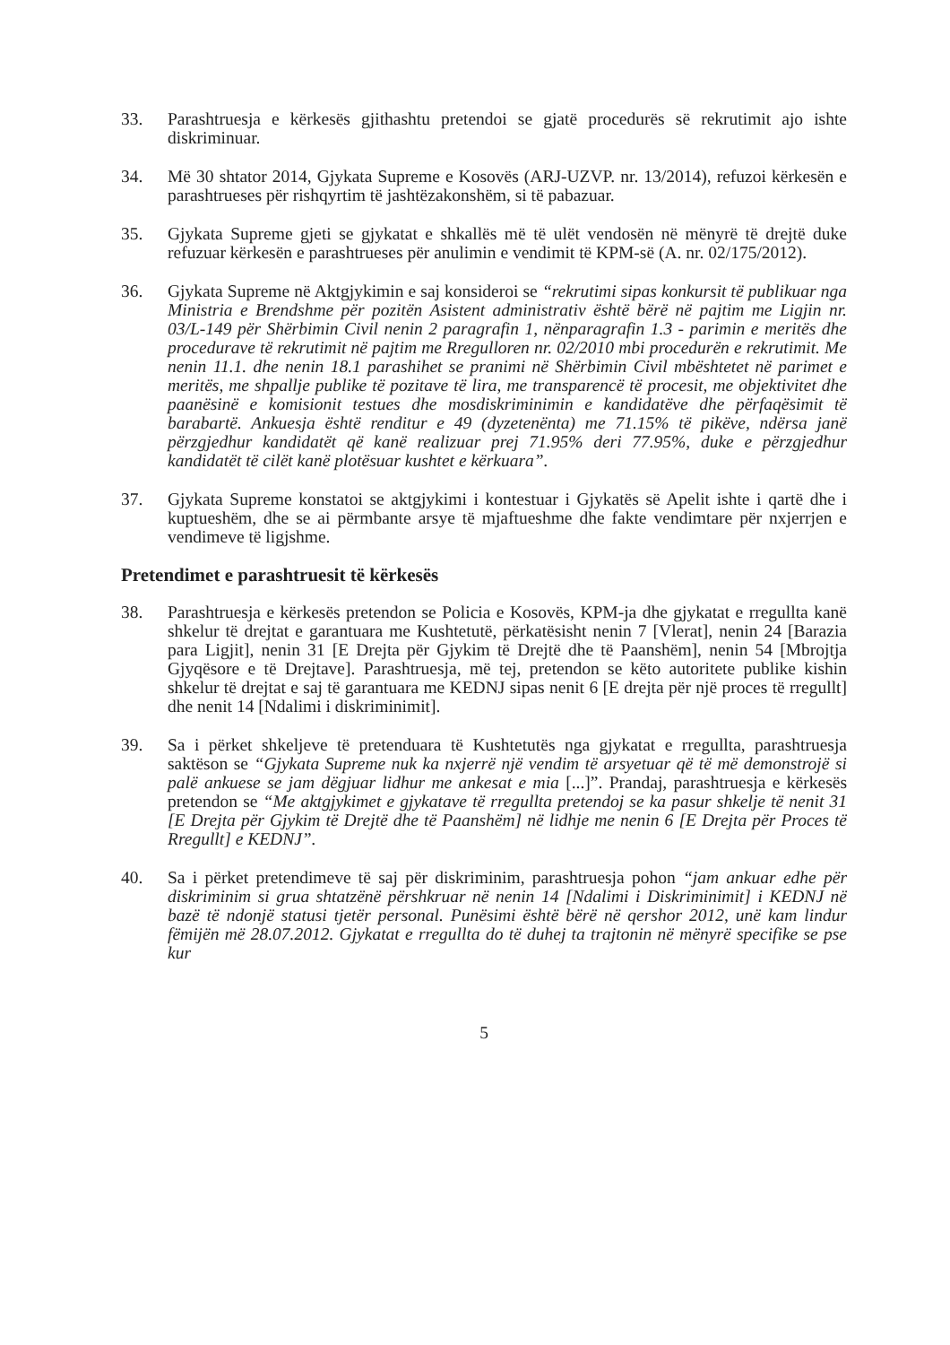33. Parashtruesja e kërkesës gjithashtu pretendoi se gjatë procedurës së rekrutimit ajo ishte diskriminuar.
34. Më 30 shtator 2014, Gjykata Supreme e Kosovës (ARJ-UZVP. nr. 13/2014), refuzoi kërkesën e parashtrueses për rishqyrtim të jashtëzakonshëm, si të pabazuar.
35. Gjykata Supreme gjeti se gjykatat e shkallës më të ulët vendosën në mënyrë të drejtë duke refuzuar kërkesën e parashtrueses për anulimin e vendimit të KPM-së (A. nr. 02/175/2012).
36. Gjykata Supreme në Aktgjykimin e saj konsideroi se “rekrutimi sipas konkursit të publikuar nga Ministria e Brendshme për pozitën Asistent administrativ është bërë në pajtim me Ligjin nr. 03/L-149 për Shërbimin Civil nenin 2 paragrafin 1, nënparagrafin 1.3 - parimin e meritës dhe procedurave të rekrutimit në pajtim me Rregulloren nr. 02/2010 mbi procedurën e rekrutimit. Me nenin 11.1. dhe nenin 18.1 parashihet se pranimi në Shërbimin Civil mbështetet në parimet e meritës, me shpallje publike të pozitave të lira, me transparencë të procesit, me objektivitet dhe paanësinë e komisionit testues dhe mosdiskriminimin e kandidatëve dhe përfaqësimit të barabartë. Ankuesja është renditur e 49 (dyzetenënta) me 71.15% të pikëve, ndërsa janë përzgjedhur kandidatët që kanë realizuar prej 71.95% deri 77.95%, duke e përzgjedhur kandidatët të cilët kanë plotësuar kushtet e kërkuara”.
37. Gjykata Supreme konstatoi se aktgjykimi i kontestuar i Gjykatës së Apelit ishte i qartë dhe i kuptueshëm, dhe se ai përmbante arsye të mjaftueshme dhe fakte vendimtare për nxjerrjen e vendimeve të ligjshme.
Pretendimet e parashtruesit të kërkesës
38. Parashtruesja e kërkesës pretendon se Policia e Kosovës, KPM-ja dhe gjykatat e rregullta kanë shkelur të drejtat e garantuara me Kushtetutë, përkatësisht nenin 7 [Vlerat], nenin 24 [Barazia para Ligjit], nenin 31 [E Drejta për Gjykim të Drejtë dhe të Paanshëm], nenin 54 [Mbrojtja Gjyqësore e të Drejtave]. Parashtruesja, më tej, pretendon se këto autoritete publike kishin shkelur të drejtat e saj të garantuara me KEDNJ sipas nenit 6 [E drejta për një proces të rregullt] dhe nenit 14 [Ndalimi i diskriminimit].
39. Sa i përket shkeljeve të pretenduara të Kushtetutës nga gjykatat e rregullta, parashtruesja saktëson se “Gjykata Supreme nuk ka nxjerrë një vendim të arsyetuar që të më demonstrojë si palë ankuese se jam dëgjuar lidhur me ankesat e mia [...]”. Prandaj, parashtruesja e kërkesës pretendon se “Me aktgjykimet e gjykatave të rregullta pretendoj se ka pasur shkelje të nenit 31 [E Drejta për Gjykim të Drejtë dhe të Paanshëm] në lidhje me nenin 6 [E Drejta për Proces të Rregullt] e KEDNJ”.
40. Sa i përket pretendimeve të saj për diskriminim, parashtruesja pohon “jam ankuar edhe për diskriminim si grua shtatzënë përshkruar në nenin 14 [Ndalimi i Diskriminimit] i KEDNJ në bazë të ndonjë statusi tjetër personal. Punësimi është bërë në qershor 2012, unë kam lindur fëmijën më 28.07.2012. Gjykatat e rregullta do të duhej ta trajtonin në mënyrë specifike se pse kur
5